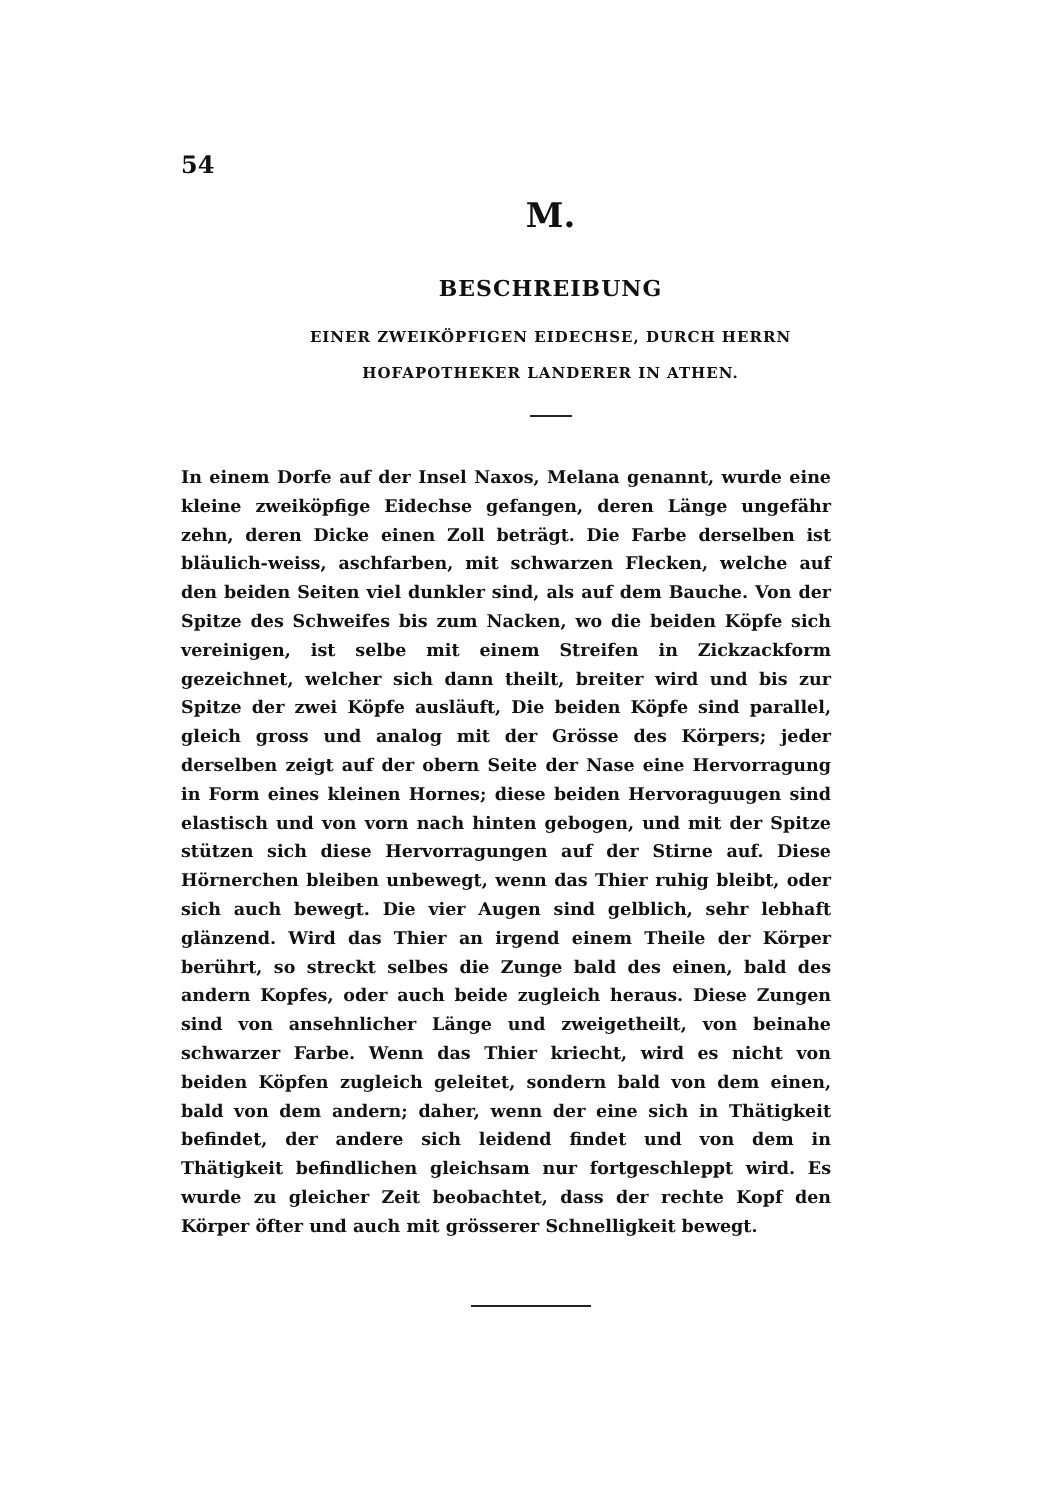54
M.
BESCHREIBUNG
EINER ZWEIKÖPFIGEN EIDECHSE, DURCH HERRN
HOFAPOTHEKER LANDERER IN ATHEN.
In einem Dorfe auf der Insel Naxos, Melana genannt, wurde eine kleine zweiköpfige Eidechse gefangen, deren Länge ungefähr zehn, deren Dicke einen Zoll beträgt. Die Farbe derselben ist bläulich-weiss, aschfarben, mit schwarzen Flecken, welche auf den beiden Seiten viel dunkler sind, als auf dem Bauche. Von der Spitze des Schweifes bis zum Nacken, wo die beiden Köpfe sich vereinigen, ist selbe mit einem Streifen in Zickzackform gezeichnet, welcher sich dann theilt, breiter wird und bis zur Spitze der zwei Köpfe ausläuft, Die beiden Köpfe sind parallel, gleich gross und analog mit der Grösse des Körpers; jeder derselben zeigt auf der obern Seite der Nase eine Hervorragung in Form eines kleinen Hornes; diese beiden Hervoraguugen sind elastisch und von vorn nach hinten gebogen, und mit der Spitze stützen sich diese Hervorragungen auf der Stirne auf. Diese Hörnerchen bleiben unbewegt, wenn das Thier ruhig bleibt, oder sich auch bewegt. Die vier Augen sind gelblich, sehr lebhaft glänzend. Wird das Thier an irgend einem Theile der Körper berührt, so streckt selbes die Zunge bald des einen, bald des andern Kopfes, oder auch beide zugleich heraus. Diese Zungen sind von ansehnlicher Länge und zweigetheilt, von beinahe schwarzer Farbe. Wenn das Thier kriecht, wird es nicht von beiden Köpfen zugleich geleitet, sondern bald von dem einen, bald von dem andern; daher, wenn der eine sich in Thätigkeit befindet, der andere sich leidend findet und von dem in Thätigkeit befindlichen gleichsam nur fortgeschleppt wird. Es wurde zu gleicher Zeit beobachtet, dass der rechte Kopf den Körper öfter und auch mit grösserer Schnelligkeit bewegt.